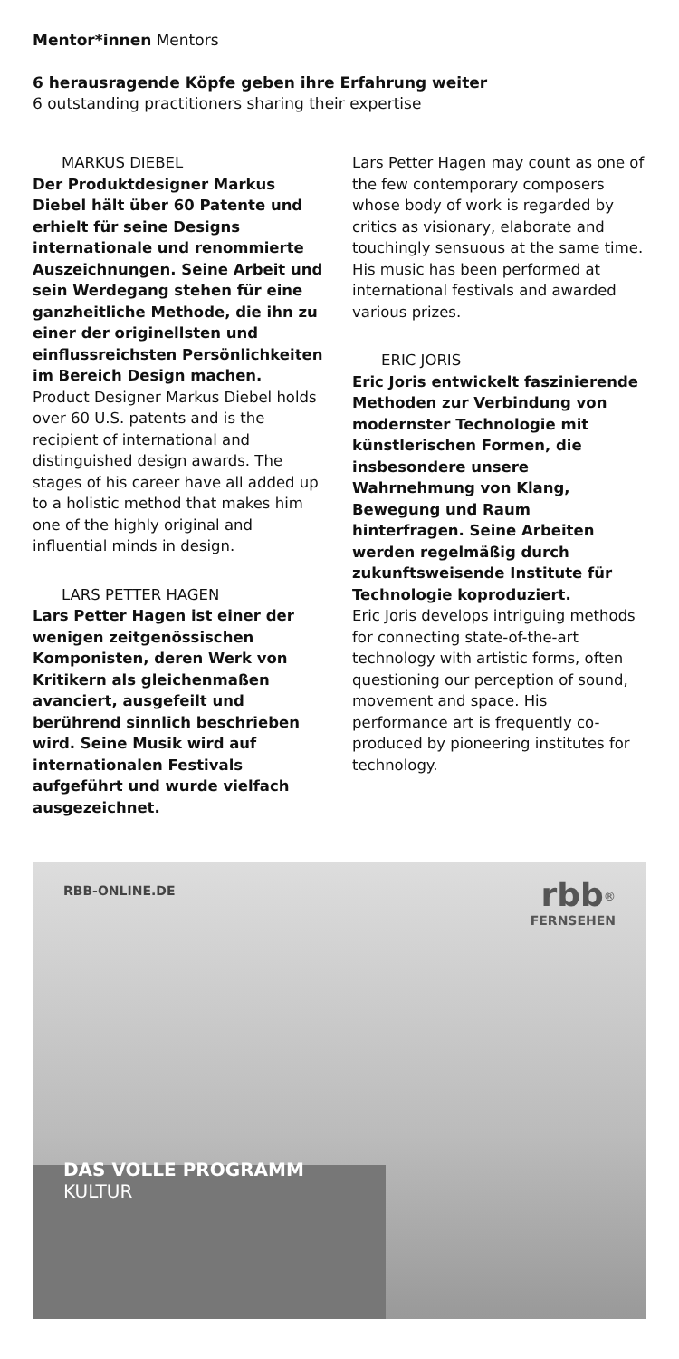Mentor*innen Mentors
6 herausragende Köpfe geben ihre Erfahrung weiter
6 outstanding practitioners sharing their expertise
MARKUS DIEBEL
Der Produktdesigner Markus Diebel hält über 60 Patente und erhielt für seine Designs internationale und renommierte Auszeichnungen. Seine Arbeit und sein Werdegang stehen für eine ganzheitliche Methode, die ihn zu einer der originellsten und einflussreichsten Persönlichkeiten im Bereich Design machen.
Product Designer Markus Diebel holds over 60 U.S. patents and is the recipient of international and distinguished design awards. The stages of his career have all added up to a holistic method that makes him one of the highly original and influential minds in design.
LARS PETTER HAGEN
Lars Petter Hagen ist einer der wenigen zeitgenössischen Komponisten, deren Werk von Kritikern als gleichenmaßen avanciert, ausgefeilt und berührend sinnlich beschrieben wird. Seine Musik wird auf internationalen Festivals aufgeführt und wurde vielfach ausgezeichnet.
Lars Petter Hagen may count as one of the few contemporary composers whose body of work is regarded by critics as visionary, elaborate and touchingly sensuous at the same time. His music has been performed at international festivals and awarded various prizes.
ERIC JORIS
Eric Joris entwickelt faszinierende Methoden zur Verbindung von modernster Technologie mit künstlerischen Formen, die insbesondere unsere Wahrnehmung von Klang, Bewegung und Raum hinterfragen. Seine Arbeiten werden regelmäßig durch zukunftsweisende Institute für Technologie koproduziert.
Eric Joris develops intriguing methods for connecting state-of-the-art technology with artistic forms, often questioning our perception of sound, movement and space. His performance art is frequently co-produced by pioneering institutes for technology.
RBB-ONLINE.DE rbb<sup>®</sup>
FERNSEHEN
DAS VOLLE PROGRAMM
KULTUR